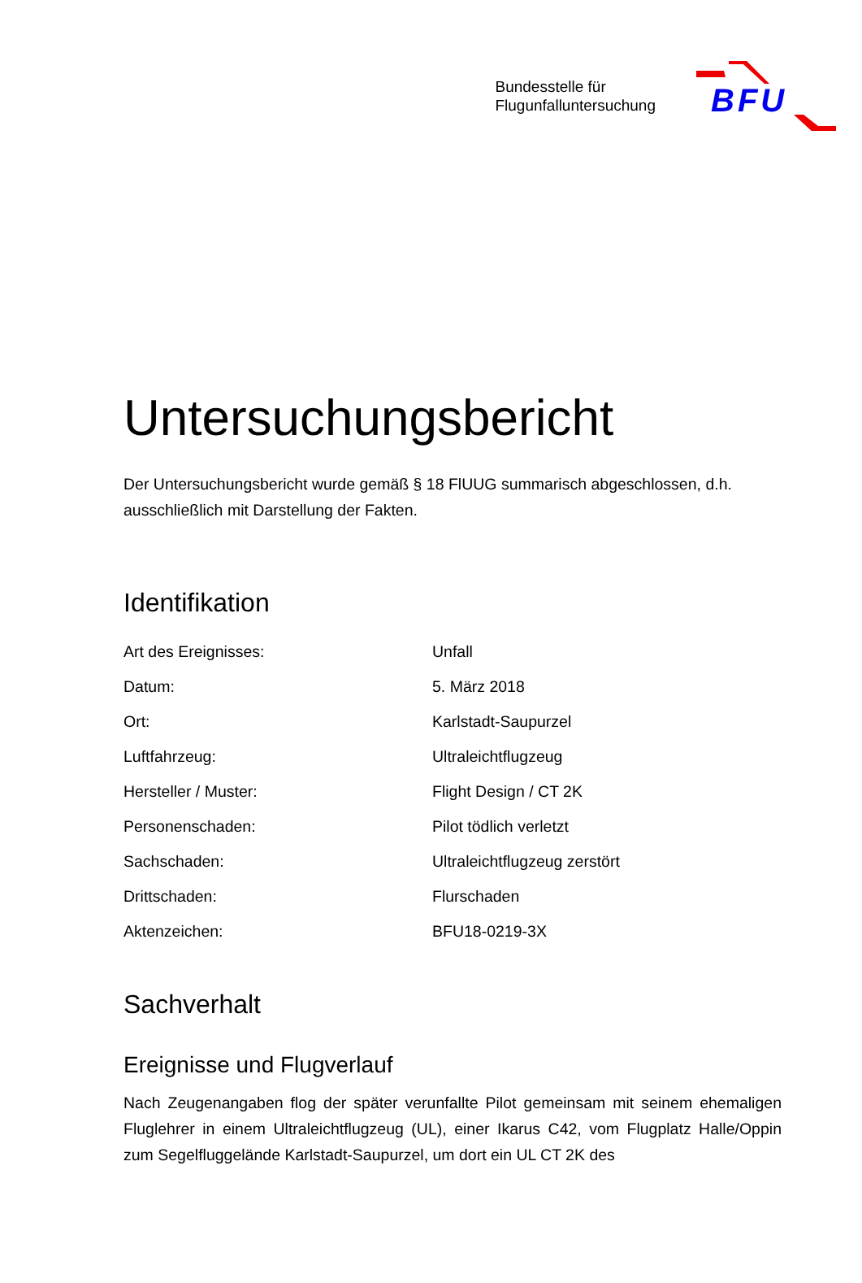Bundesstelle für
Flugunfalluntersuchung
BFU
Untersuchungsbericht
Der Untersuchungsbericht wurde gemäß § 18 FlUUG summarisch abgeschlossen, d.h. ausschließlich mit Darstellung der Fakten.
Identifikation
| Art des Ereignisses: | Unfall |
| Datum: | 5. März 2018 |
| Ort: | Karlstadt-Saupurzel |
| Luftfahrzeug: | Ultraleichtflugzeug |
| Hersteller / Muster: | Flight Design / CT 2K |
| Personenschaden: | Pilot tödlich verletzt |
| Sachschaden: | Ultraleichtflugzeug zerstört |
| Drittschaden: | Flurschaden |
| Aktenzeichen: | BFU18-0219-3X |
Sachverhalt
Ereignisse und Flugverlauf
Nach Zeugenangaben flog der später verunfallte Pilot gemeinsam mit seinem ehemaligen Fluglehrer in einem Ultraleichtflugzeug (UL), einer Ikarus C42, vom Flugplatz Halle/Oppin zum Segelfluggelände Karlstadt-Saupurzel, um dort ein UL CT 2K des